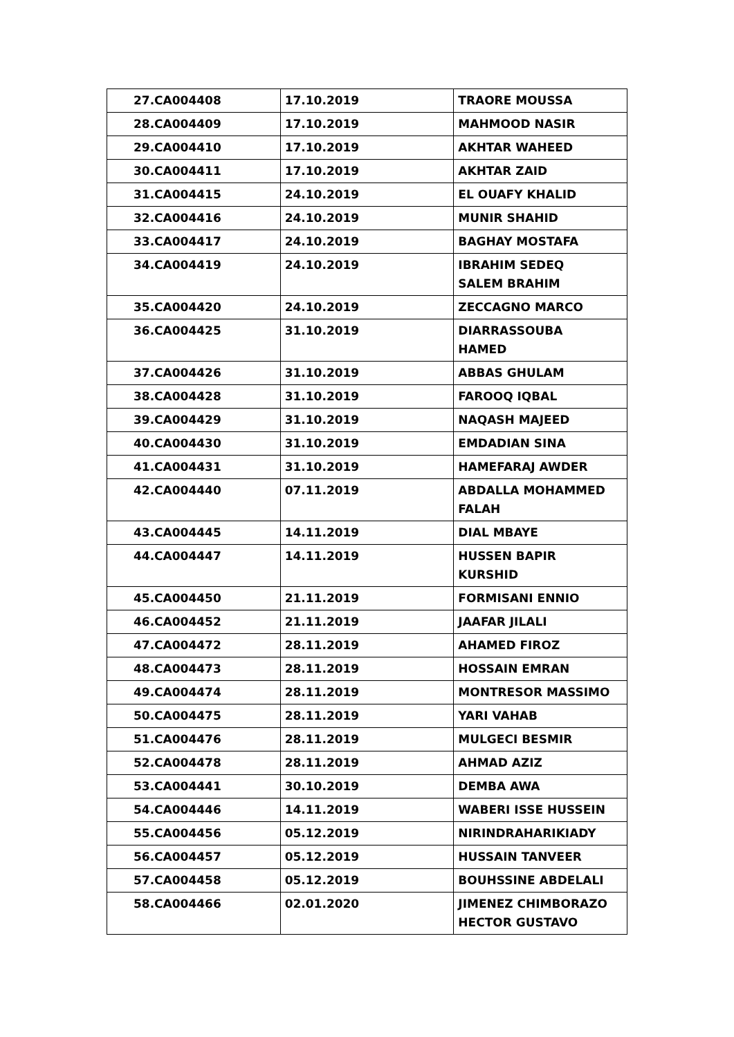| 27.CA004408 | 17.10.2019 | TRAORE MOUSSA |
| 28.CA004409 | 17.10.2019 | MAHMOOD NASIR |
| 29.CA004410 | 17.10.2019 | AKHTAR WAHEED |
| 30.CA004411 | 17.10.2019 | AKHTAR ZAID |
| 31.CA004415 | 24.10.2019 | EL OUAFY KHALID |
| 32.CA004416 | 24.10.2019 | MUNIR SHAHID |
| 33.CA004417 | 24.10.2019 | BAGHAY MOSTAFA |
| 34.CA004419 | 24.10.2019 | IBRAHIM SEDEQ SALEM BRAHIM |
| 35.CA004420 | 24.10.2019 | ZECCAGNO MARCO |
| 36.CA004425 | 31.10.2019 | DIARRASSOUBA HAMED |
| 37.CA004426 | 31.10.2019 | ABBAS GHULAM |
| 38.CA004428 | 31.10.2019 | FAROOQ IQBAL |
| 39.CA004429 | 31.10.2019 | NAQASH MAJEED |
| 40.CA004430 | 31.10.2019 | EMDADIAN SINA |
| 41.CA004431 | 31.10.2019 | HAMEFARAJ AWDER |
| 42.CA004440 | 07.11.2019 | ABDALLA MOHAMMED FALAH |
| 43.CA004445 | 14.11.2019 | DIAL MBAYE |
| 44.CA004447 | 14.11.2019 | HUSSEN BAPIR KURSHID |
| 45.CA004450 | 21.11.2019 | FORMISANI ENNIO |
| 46.CA004452 | 21.11.2019 | JAAFAR JILALI |
| 47.CA004472 | 28.11.2019 | AHAMED FIROZ |
| 48.CA004473 | 28.11.2019 | HOSSAIN EMRAN |
| 49.CA004474 | 28.11.2019 | MONTRESOR MASSIMO |
| 50.CA004475 | 28.11.2019 | YARI VAHAB |
| 51.CA004476 | 28.11.2019 | MULGECI BESMIR |
| 52.CA004478 | 28.11.2019 | AHMAD AZIZ |
| 53.CA004441 | 30.10.2019 | DEMBA AWA |
| 54.CA004446 | 14.11.2019 | WABERI ISSE HUSSEIN |
| 55.CA004456 | 05.12.2019 | NIRINDRAHARIKIADY |
| 56.CA004457 | 05.12.2019 | HUSSAIN TANVEER |
| 57.CA004458 | 05.12.2019 | BOUHSSINE ABDELALI |
| 58.CA004466 | 02.01.2020 | JIMENEZ CHIMBORAZO HECTOR GUSTAVO |